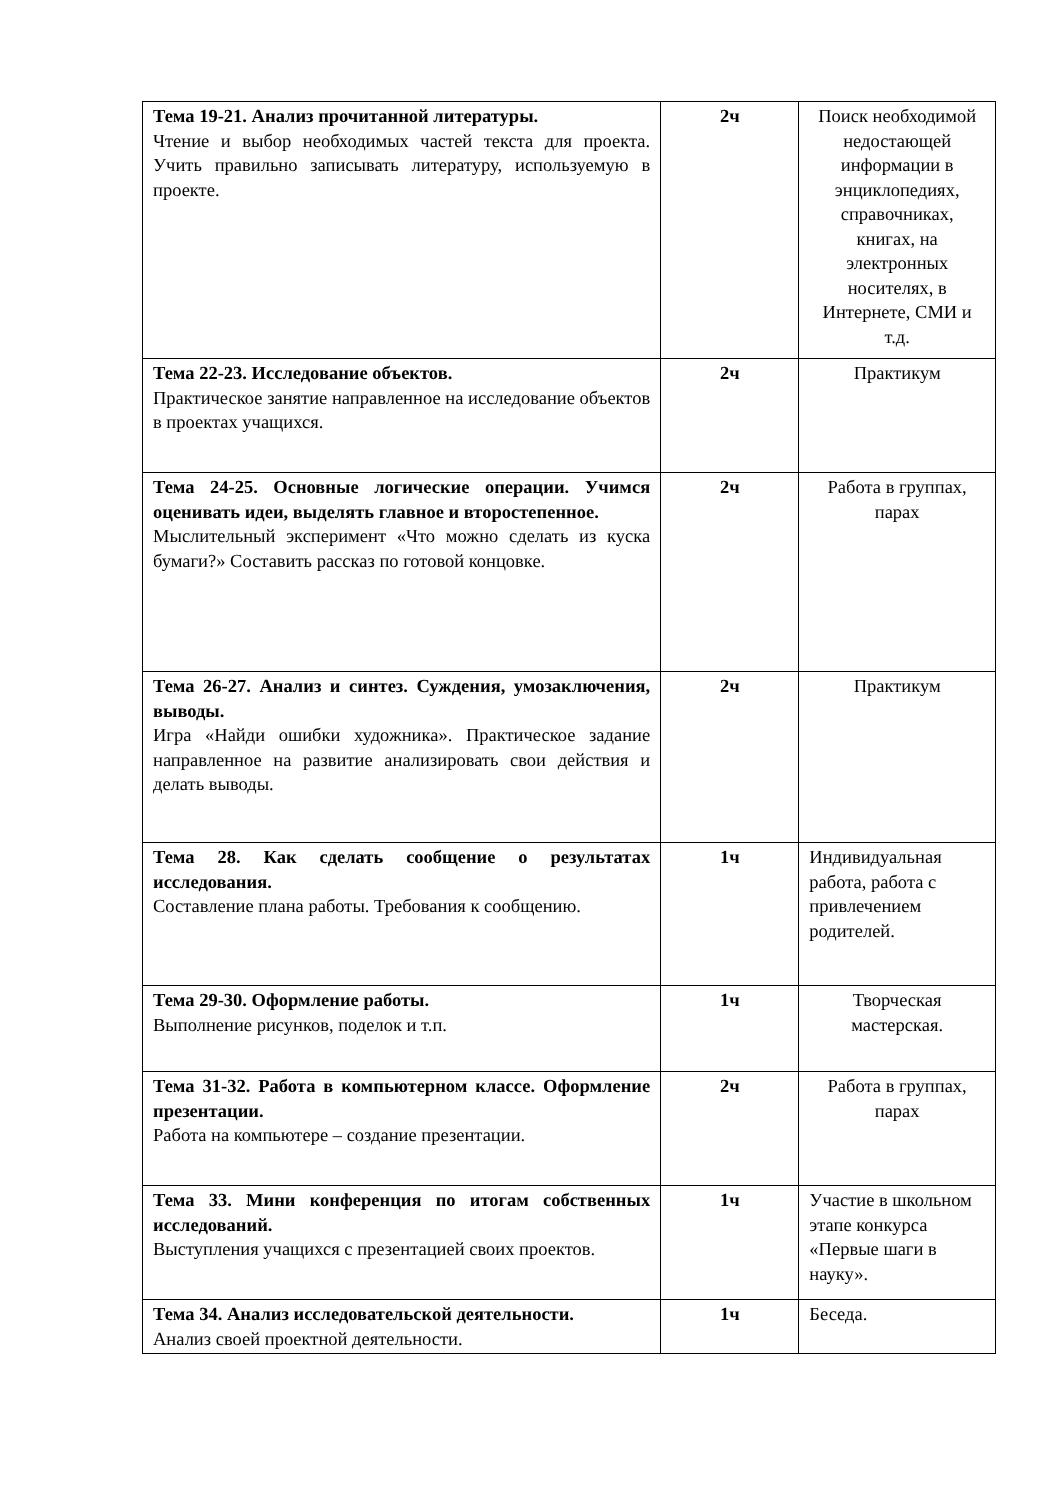| Тема 19-21. Анализ прочитанной литературы. Чтение и выбор необходимых частей текста для проекта. Учить правильно записывать литературу, используемую в проекте. | 2ч | Поиск необходимой недостающей информации в энциклопедиях, справочниках, книгах, на электронных носителях, в Интернете, СМИ и т.д. |
| Тема 22-23. Исследование объектов. Практическое занятие направленное на исследование объектов в проектах учащихся. | 2ч | Практикум |
| Тема 24-25. Основные логические операции. Учимся оценивать идеи, выделять главное и второстепенное. Мыслительный эксперимент «Что можно сделать из куска бумаги?» Составить рассказ по готовой концовке. | 2ч | Работа в группах, парах |
| Тема 26-27. Анализ и синтез. Суждения, умозаключения, выводы. Игра «Найди ошибки художника». Практическое задание направленное на развитие анализировать свои действия и делать выводы. | 2ч | Практикум |
| Тема 28. Как сделать сообщение о результатах исследования. Составление плана работы. Требования к сообщению. | 1ч | Индивидуальная работа, работа с привлечением родителей. |
| Тема 29-30. Оформление работы. Выполнение рисунков, поделок и т.п. | 1ч | Творческая мастерская. |
| Тема 31-32. Работа в компьютерном классе. Оформление презентации. Работа на компьютере – создание презентации. | 2ч | Работа в группах, парах |
| Тема 33. Мини конференция по итогам собственных исследований. Выступления учащихся с презентацией своих проектов. | 1ч | Участие в школьном этапе конкурса «Первые шаги в науку». |
| Тема 34. Анализ исследовательской деятельности. Анализ своей проектной деятельности. | 1ч | Беседа. |